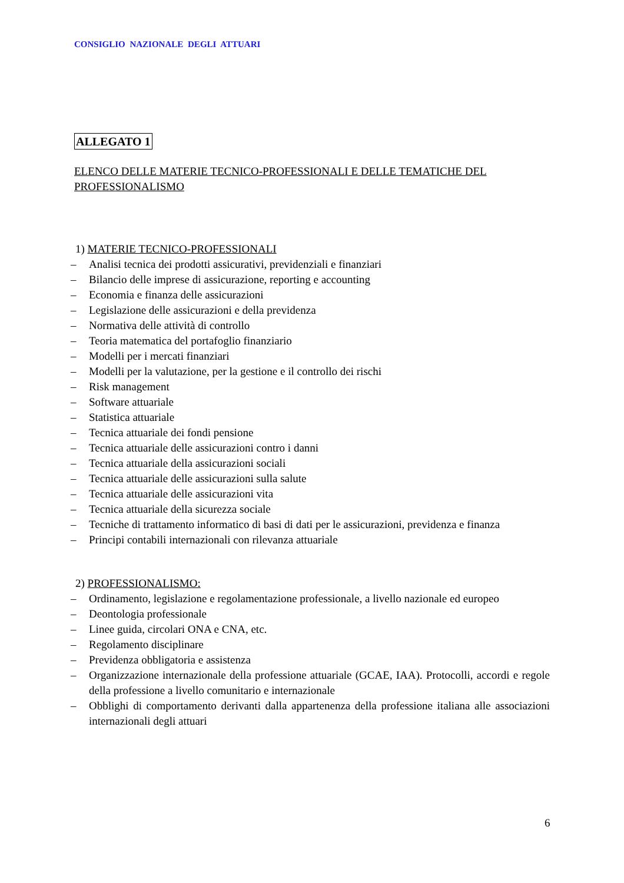CONSIGLIO NAZIONALE DEGLI ATTUARI
ALLEGATO 1
ELENCO DELLE MATERIE TECNICO-PROFESSIONALI E DELLE TEMATICHE DEL PROFESSIONALISMO
1) MATERIE TECNICO-PROFESSIONALI
– Analisi tecnica dei prodotti assicurativi, previdenziali e finanziari
– Bilancio delle imprese di assicurazione, reporting e accounting
– Economia e finanza delle assicurazioni
– Legislazione delle assicurazioni e della previdenza
– Normativa delle attività di controllo
– Teoria matematica del portafoglio finanziario
– Modelli per i mercati finanziari
– Modelli per la valutazione, per la gestione e il controllo dei rischi
– Risk management
– Software attuariale
– Statistica attuariale
– Tecnica attuariale dei fondi pensione
– Tecnica attuariale delle assicurazioni contro i danni
– Tecnica attuariale della assicurazioni sociali
– Tecnica attuariale delle assicurazioni sulla salute
– Tecnica attuariale delle assicurazioni vita
– Tecnica attuariale della sicurezza sociale
– Tecniche di trattamento informatico di basi di dati per le assicurazioni, previdenza e finanza
– Principi contabili internazionali con rilevanza attuariale
2) PROFESSIONALISMO:
– Ordinamento, legislazione e regolamentazione professionale, a livello nazionale ed europeo
– Deontologia professionale
– Linee guida, circolari ONA e CNA, etc.
– Regolamento disciplinare
– Previdenza obbligatoria e assistenza
– Organizzazione internazionale della professione attuariale (GCAE, IAA). Protocolli, accordi e regole della professione a livello comunitario e internazionale
– Obblighi di comportamento derivanti dalla appartenenza della professione italiana alle associazioni internazionali degli attuari
6